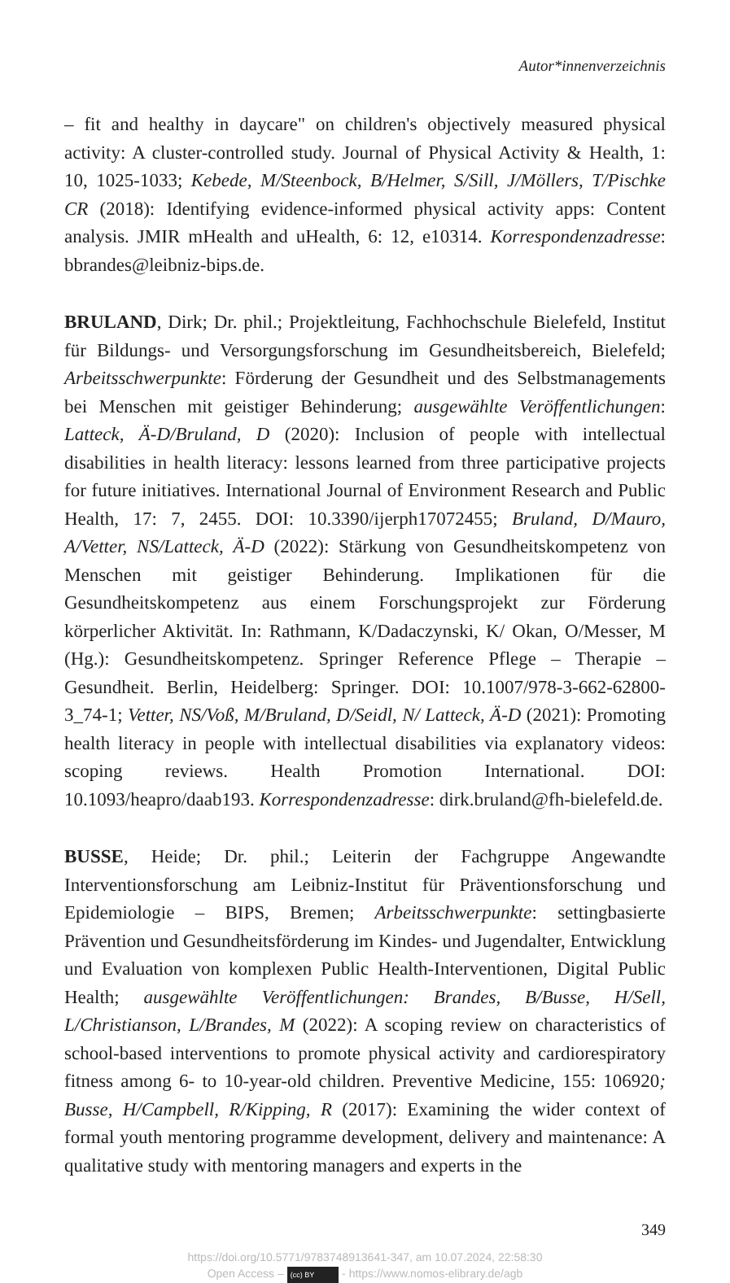Autor*innenverzeichnis
– fit and healthy in daycare" on children's objectively measured physical activity: A cluster-controlled study. Journal of Physical Activity & Health, 1: 10, 1025-1033; Kebede, M/Steenbock, B/Helmer, S/Sill, J/Möllers, T/Pischke CR (2018): Identifying evidence-informed physical activity apps: Content analysis. JMIR mHealth and uHealth, 6: 12, e10314. Korrespondenzadresse: bbrandes@leibniz-bips.de.
BRULAND, Dirk; Dr. phil.; Projektleitung, Fachhochschule Bielefeld, Institut für Bildungs- und Versorgungsforschung im Gesundheitsbereich, Bielefeld; Arbeitsschwerpunkte: Förderung der Gesundheit und des Selbstmanagements bei Menschen mit geistiger Behinderung; ausgewählte Veröffentlichungen: Latteck, Ä-D/Bruland, D (2020): Inclusion of people with intellectual disabilities in health literacy: lessons learned from three participative projects for future initiatives. International Journal of Environment Research and Public Health, 17: 7, 2455. DOI: 10.3390/ijerph17072455; Bruland, D/Mauro, A/Vetter, NS/Latteck, Ä-D (2022): Stärkung von Gesundheitskompetenz von Menschen mit geistiger Behinderung. Implikationen für die Gesundheitskompetenz aus einem Forschungsprojekt zur Förderung körperlicher Aktivität. In: Rathmann, K/Dadaczynski, K/ Okan, O/Messer, M (Hg.): Gesundheitskompetenz. Springer Reference Pflege – Therapie – Gesundheit. Berlin, Heidelberg: Springer. DOI: 10.1007/978-3-662-62800-3_74-1; Vetter, NS/Voß, M/Bruland, D/Seidl, N/ Latteck, Ä-D (2021): Promoting health literacy in people with intellectual disabilities via explanatory videos: scoping reviews. Health Promotion International. DOI: 10.1093/heapro/daab193. Korrespondenzadresse: dirk.bruland@fh-bielefeld.de.
BUSSE, Heide; Dr. phil.; Leiterin der Fachgruppe Angewandte Interventionsforschung am Leibniz-Institut für Präventionsforschung und Epidemiologie – BIPS, Bremen; Arbeitsschwerpunkte: settingbasierte Prävention und Gesundheitsförderung im Kindes- und Jugendalter, Entwicklung und Evaluation von komplexen Public Health-Interventionen, Digital Public Health; ausgewählte Veröffentlichungen: Brandes, B/Busse, H/Sell, L/Christianson, L/Brandes, M (2022): A scoping review on characteristics of school-based interventions to promote physical activity and cardiorespiratory fitness among 6- to 10-year-old children. Preventive Medicine, 155: 106920; Busse, H/Campbell, R/Kipping, R (2017): Examining the wider context of formal youth mentoring programme development, delivery and maintenance: A qualitative study with mentoring managers and experts in the
349
https://doi.org/10.5771/9783748913641-347, am 10.07.2024, 22:58:30
Open Access – (cc) BY - https://www.nomos-elibrary.de/agb